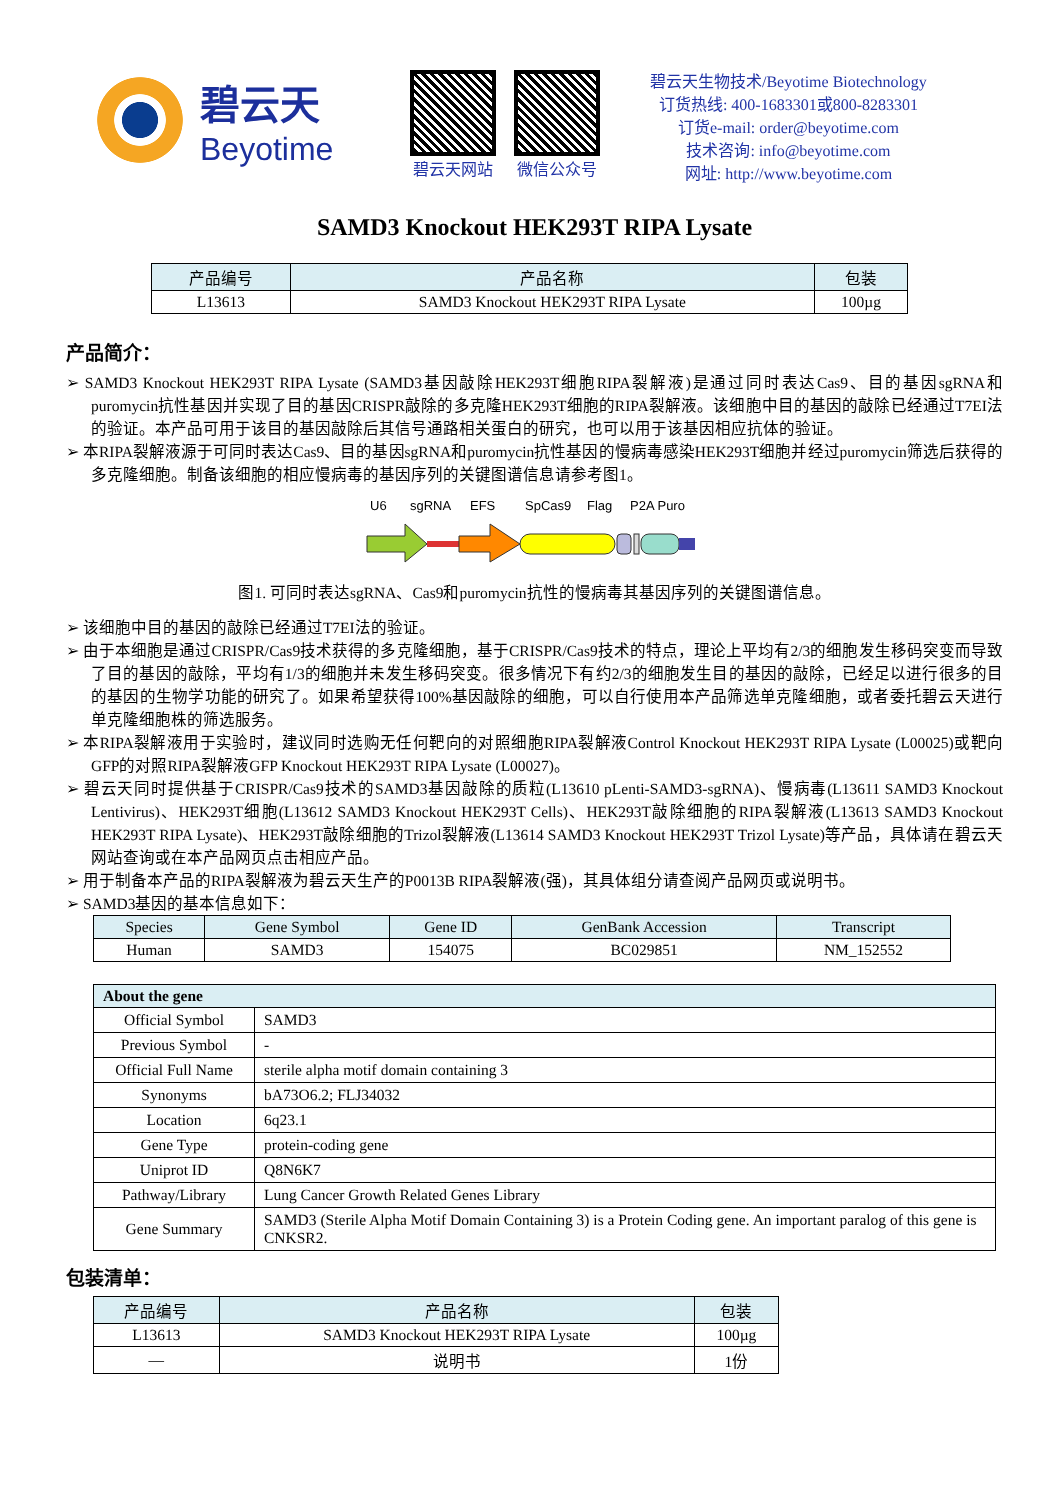碧云天
Beyotime
碧云天网站 微信公众号
碧云天生物技术/Beyotime Biotechnology
订货热线: 400-1683301或800-8283301
订货e-mail: order@beyotime.com
技术咨询: info@beyotime.com
网址: http://www.beyotime.com
SAMD3 Knockout HEK293T RIPA Lysate
| 产品编号 | 产品名称 | 包装 |
| --- | --- | --- |
| L13613 | SAMD3 Knockout HEK293T RIPA Lysate | 100µg |
产品简介：
➢ SAMD3 Knockout HEK293T RIPA Lysate (SAMD3基因敲除HEK293T细胞RIPA裂解液)是通过同时表达Cas9、目的基因sgRNA和puromycin抗性基因并实现了目的基因CRISPR敲除的多克隆HEK293T细胞的RIPA裂解液。该细胞中目的基因的敲除已经通过T7EI法的验证。本产品可用于该目的基因敲除后其信号通路相关蛋白的研究，也可以用于该基因相应抗体的验证。
➢ 本RIPA裂解液源于可同时表达Cas9、目的基因sgRNA和puromycin抗性基因的慢病毒感染HEK293T细胞并经过puromycin筛选后获得的多克隆细胞。制备该细胞的相应慢病毒的基因序列的关键图谱信息请参考图1。
U6
sgRNA
EFS
SpCas9
Flag
P2A Puro
图1. 可同时表达sgRNA、Cas9和puromycin抗性的慢病毒其基因序列的关键图谱信息。
➢ 该细胞中目的基因的敲除已经通过T7EI法的验证。
➢ 由于本细胞是通过CRISPR/Cas9技术获得的多克隆细胞，基于CRISPR/Cas9技术的特点，理论上平均有2/3的细胞发生移码突变而导致了目的基因的敲除，平均有1/3的细胞并未发生移码突变。很多情况下有约2/3的细胞发生目的基因的敲除，已经足以进行很多的目的基因的生物学功能的研究了。如果希望获得100%基因敲除的细胞，可以自行使用本产品筛选单克隆细胞，或者委托碧云天进行单克隆细胞株的筛选服务。
➢ 本RIPA裂解液用于实验时，建议同时选购无任何靶向的对照细胞RIPA裂解液Control Knockout HEK293T RIPA Lysate (L00025)或靶向GFP的对照RIPA裂解液GFP Knockout HEK293T RIPA Lysate (L00027)。
➢ 碧云天同时提供基于CRISPR/Cas9技术的SAMD3基因敲除的质粒(L13610 pLenti-SAMD3-sgRNA)、慢病毒(L13611 SAMD3 Knockout Lentivirus)、HEK293T细胞(L13612 SAMD3 Knockout HEK293T Cells)、HEK293T敲除细胞的RIPA裂解液(L13613 SAMD3 Knockout HEK293T RIPA Lysate)、HEK293T敲除细胞的Trizol裂解液(L13614 SAMD3 Knockout HEK293T Trizol Lysate)等产品，具体请在碧云天网站查询或在本产品网页点击相应产品。
➢ 用于制备本产品的RIPA裂解液为碧云天生产的P0013B RIPA裂解液(强)，其具体组分请查阅产品网页或说明书。
➢ SAMD3基因的基本信息如下：
| Species | Gene Symbol | Gene ID | GenBank Accession | Transcript |
| --- | --- | --- | --- | --- |
| Human | SAMD3 | 154075 | BC029851 | NM_152552 |
| About the gene | |
| --- | --- |
| Official Symbol | SAMD3 |
| Previous Symbol | - |
| Official Full Name | sterile alpha motif domain containing 3 |
| Synonyms | bA73O6.2; FLJ34032 |
| Location | 6q23.1 |
| Gene Type | protein-coding gene |
| Uniprot ID | Q8N6K7 |
| Pathway/Library | Lung Cancer Growth Related Genes Library |
| Gene Summary | SAMD3 (Sterile Alpha Motif Domain Containing 3) is a Protein Coding gene. An important paralog of this gene is CNKSR2. |
包装清单：
| 产品编号 | 产品名称 | 包装 |
| --- | --- | --- |
| L13613 | SAMD3 Knockout HEK293T RIPA Lysate | 100µg |
| — | 说明书 | 1份 |